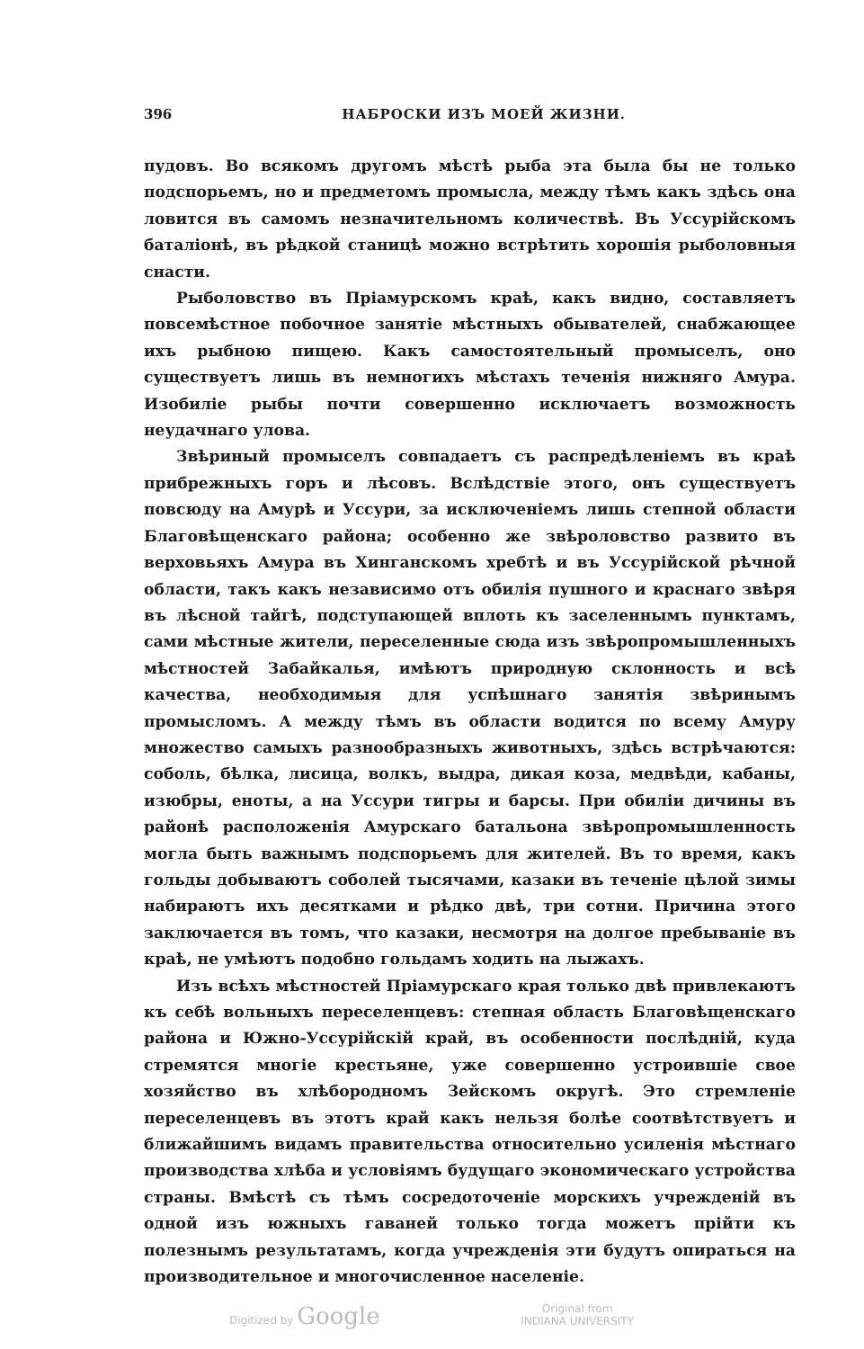396 НАБРОСКИ ИЗЪ МОЕЙ ЖИЗНИ.
пудовъ. Во всякомъ другомъ мѣстѣ рыба эта была бы не только подспорьемъ, но и предметомъ промысла, между тѣмъ какъ здѣсь она ловится въ самомъ незначительномъ количествѣ. Въ Уссурійскомъ баталіонѣ, въ рѣдкой станицѣ можно встрѣтить хорошія рыболовныя снасти.
Рыболовство въ Пріамурскомъ краѣ, какъ видно, составляетъ повсемѣстное побочное занятіе мѣстныхъ обывателей, снабжающее ихъ рыбною пищею. Какъ самостоятельный промыселъ, оно существуетъ лишь въ немногихъ мѣстахъ теченія нижняго Амура. Изобиліе рыбы почти совершенно исключаетъ возможность неудачнаго улова.
Звѣриный промыселъ совпадаетъ съ распредѣленіемъ въ краѣ прибрежныхъ горъ и лѣсовъ. Вслѣдствіе этого, онъ существуетъ повсюду на Амурѣ и Уссури, за исключеніемъ лишь степной области Благовѣщенскаго района; особенно же звѣроловство развито въ верховьяхъ Амура въ Хинганскомъ хребтѣ и въ Уссурійской рѣчной области, такъ какъ независимо отъ обилія пушного и краснаго звѣря въ лѣсной тайгѣ, подступающей вплоть къ заселеннымъ пунктамъ, сами мѣстные жители, переселенные сюда изъ звѣропромышленныхъ мѣстностей Забайкалья, имѣютъ природную склонность и всѣ качества, необходимыя для успѣшнаго занятія звѣринымъ промысломъ. А между тѣмъ въ области водится по всему Амуру множество самыхъ разнообразныхъ животныхъ, здѣсь встрѣчаются: соболь, бѣлка, лисица, волкъ, выдра, дикая коза, медвѣди, кабаны, изюбры, еноты, а на Уссури тигры и барсы. При обиліи дичины въ районѣ расположенія Амурскаго батальона звѣропромышленность могла быть важнымъ подспорьемъ для жителей. Въ то время, какъ гольды добываютъ соболей тысячами, казаки въ теченіе цѣлой зимы набираютъ ихъ десятками и рѣдко двѣ, три сотни. Причина этого заключается въ томъ, что казаки, несмотря на долгое пребываніе въ краѣ, не умѣютъ подобно гольдамъ ходить на лыжахъ.
Изъ всѣхъ мѣстностей Пріамурскаго края только двѣ привлекаютъ къ себѣ вольныхъ переселенцевъ: степная область Благовѣщенскаго района и Южно-Уссурійскій край, въ особенности послѣдній, куда стремятся многіе крестьяне, уже совершенно устроившіе свое хозяйство въ хлѣбородномъ Зейскомъ округѣ. Это стремленіе переселенцевъ въ этотъ край какъ нельзя болѣе соотвѣтствуетъ и ближайшимъ видамъ правительства относительно усиленія мѣстнаго производства хлѣба и условіямъ будущаго экономическаго устройства страны. Вмѣстѣ съ тѣмъ сосредоточеніе морскихъ учрежденій въ одной изъ южныхъ гаваней только тогда можетъ прійти къ полезнымъ результатамъ, когда учрежденія эти будутъ опираться на производительное и многочисленное населеніе.
Digitized by Google Original from
INDIANA UNIVERSITY